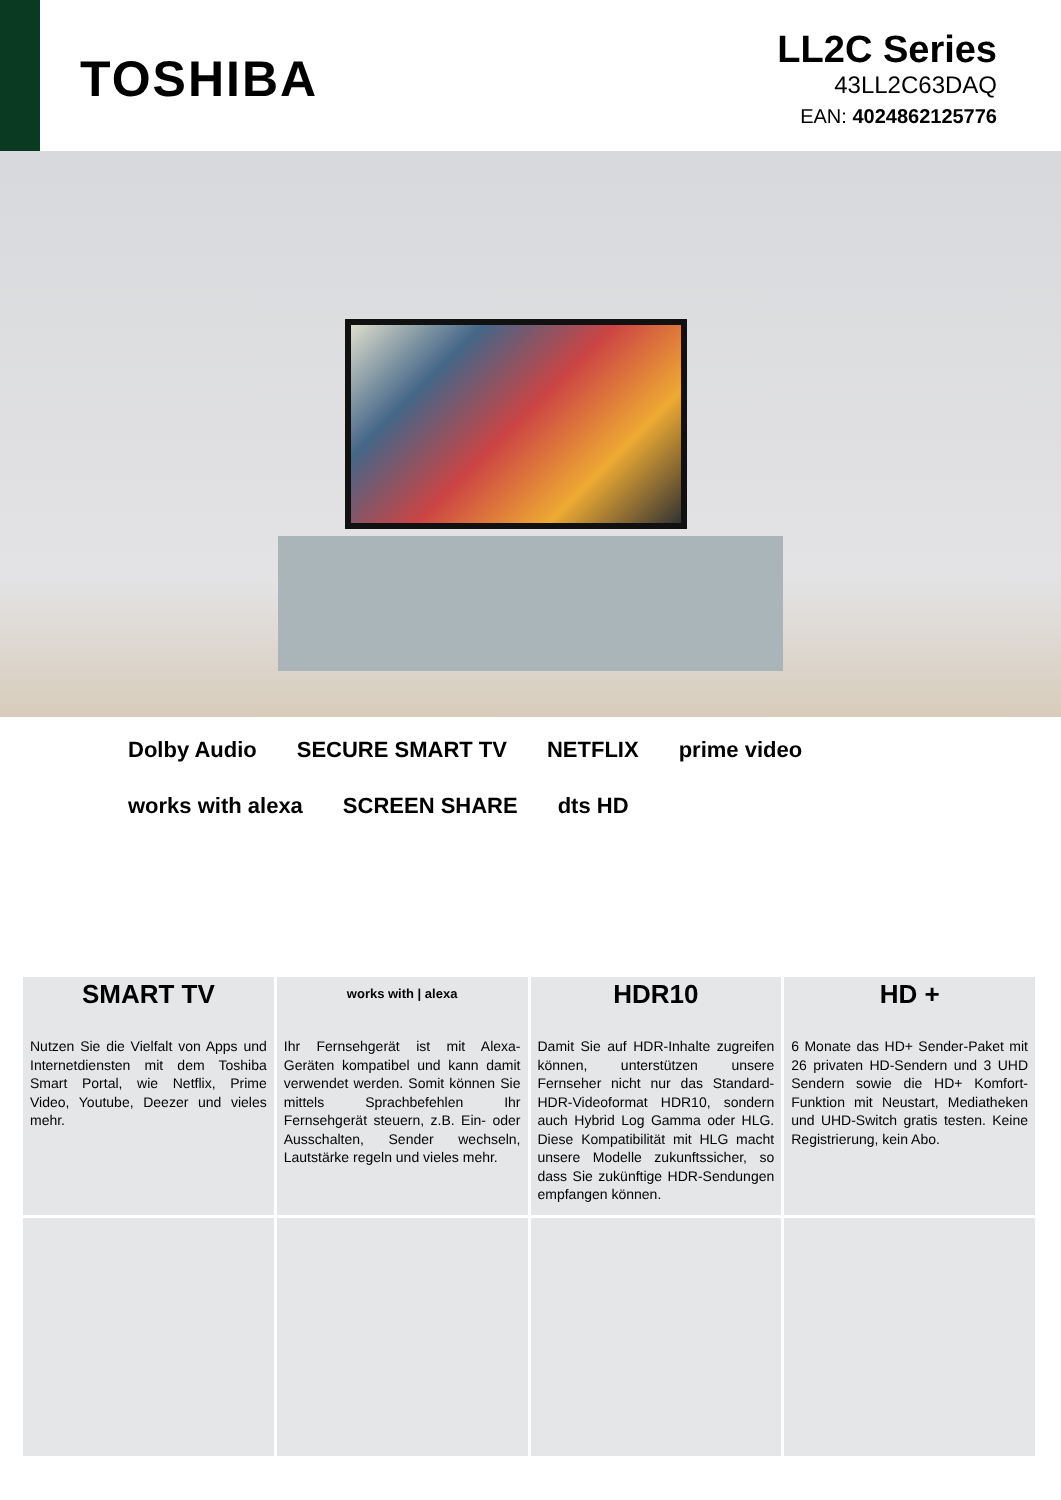TOSHIBA
LL2C Series
43LL2C63DAQ
EAN: 4024862125776
Dolby Audio SECURE SMART TV NETFLIX prime video works with alexa SCREEN SHARE dts HD
SMART TV
Nutzen Sie die Vielfalt von Apps und Internetdiensten mit dem Toshiba Smart Portal, wie Netflix, Prime Video, Youtube, Deezer und vieles mehr.
works with | alexa
Ihr Fernsehgerät ist mit Alexa-Geräten kompatibel und kann damit verwendet werden. Somit können Sie mittels Sprachbefehlen Ihr Fernsehgerät steuern, z.B. Ein- oder Ausschalten, Sender wechseln, Lautstärke regeln und vieles mehr.
HDR10
Damit Sie auf HDR-Inhalte zugreifen können, unterstützen unsere Fernseher nicht nur das Standard-HDR-Videoformat HDR10, sondern auch Hybrid Log Gamma oder HLG. Diese Kompatibilität mit HLG macht unsere Modelle zukunftssicher, so dass Sie zukünftige HDR-Sendungen empfangen können.
HD +
6 Monate das HD+ Sender-Paket mit 26 privaten HD-Sendern und 3 UHD Sendern sowie die HD+ Komfort-Funktion mit Neustart, Mediatheken und UHD-Switch gratis testen. Keine Registrierung, kein Abo.